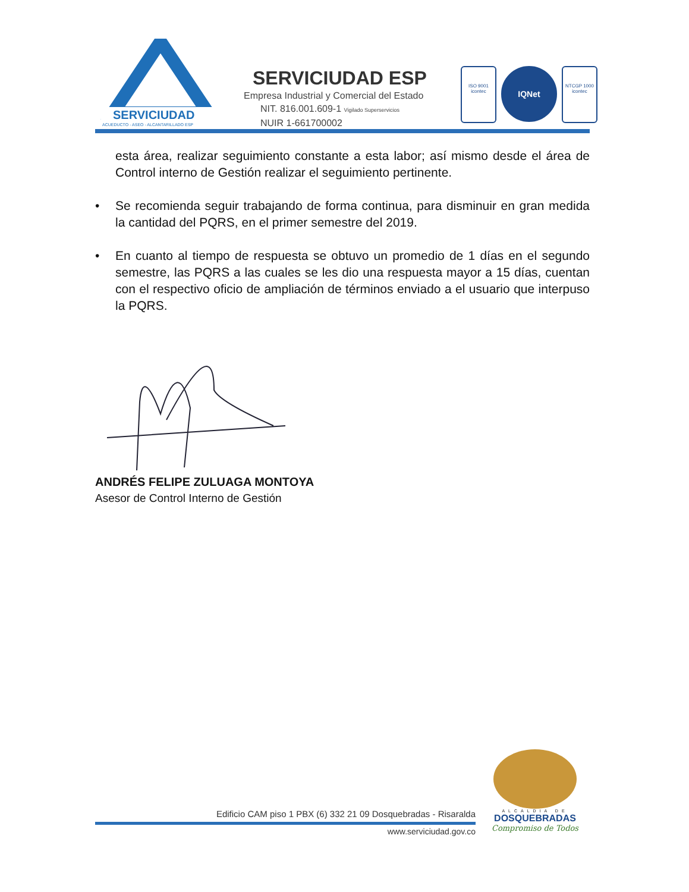SERVICIUDAD
ACUEDUCTO - ASEO - ALCANTARILLADO ESP
SERVICIUDAD ESP
Empresa Industrial y Comercial del Estado
NIT. 816.001.609-1 Vigilado Superservicios
NUIR 1-661700002
ISO 9001
icontec
IQNet
NTCGP 1000
icontec
esta área, realizar seguimiento constante a esta labor; así mismo desde el área de Control interno de Gestión realizar el seguimiento pertinente.
• Se recomienda seguir trabajando de forma continua, para disminuir en gran medida la cantidad del PQRS, en el primer semestre del 2019.
• En cuanto al tiempo de respuesta se obtuvo un promedio de 1 días en el segundo semestre, las PQRS a las cuales se les dio una respuesta mayor a 15 días, cuentan con el respectivo oficio de ampliación de términos enviado a el usuario que interpuso la PQRS.
ANDRÉS FELIPE ZULUAGA MONTOYA
Asesor de Control Interno de Gestión
Edificio CAM piso 1 PBX (6) 332 21 09 Dosquebradas - Risaralda
www.serviciudad.gov.co
ALCALDIA DE
DOSQUEBRADAS
Compromiso de Todos